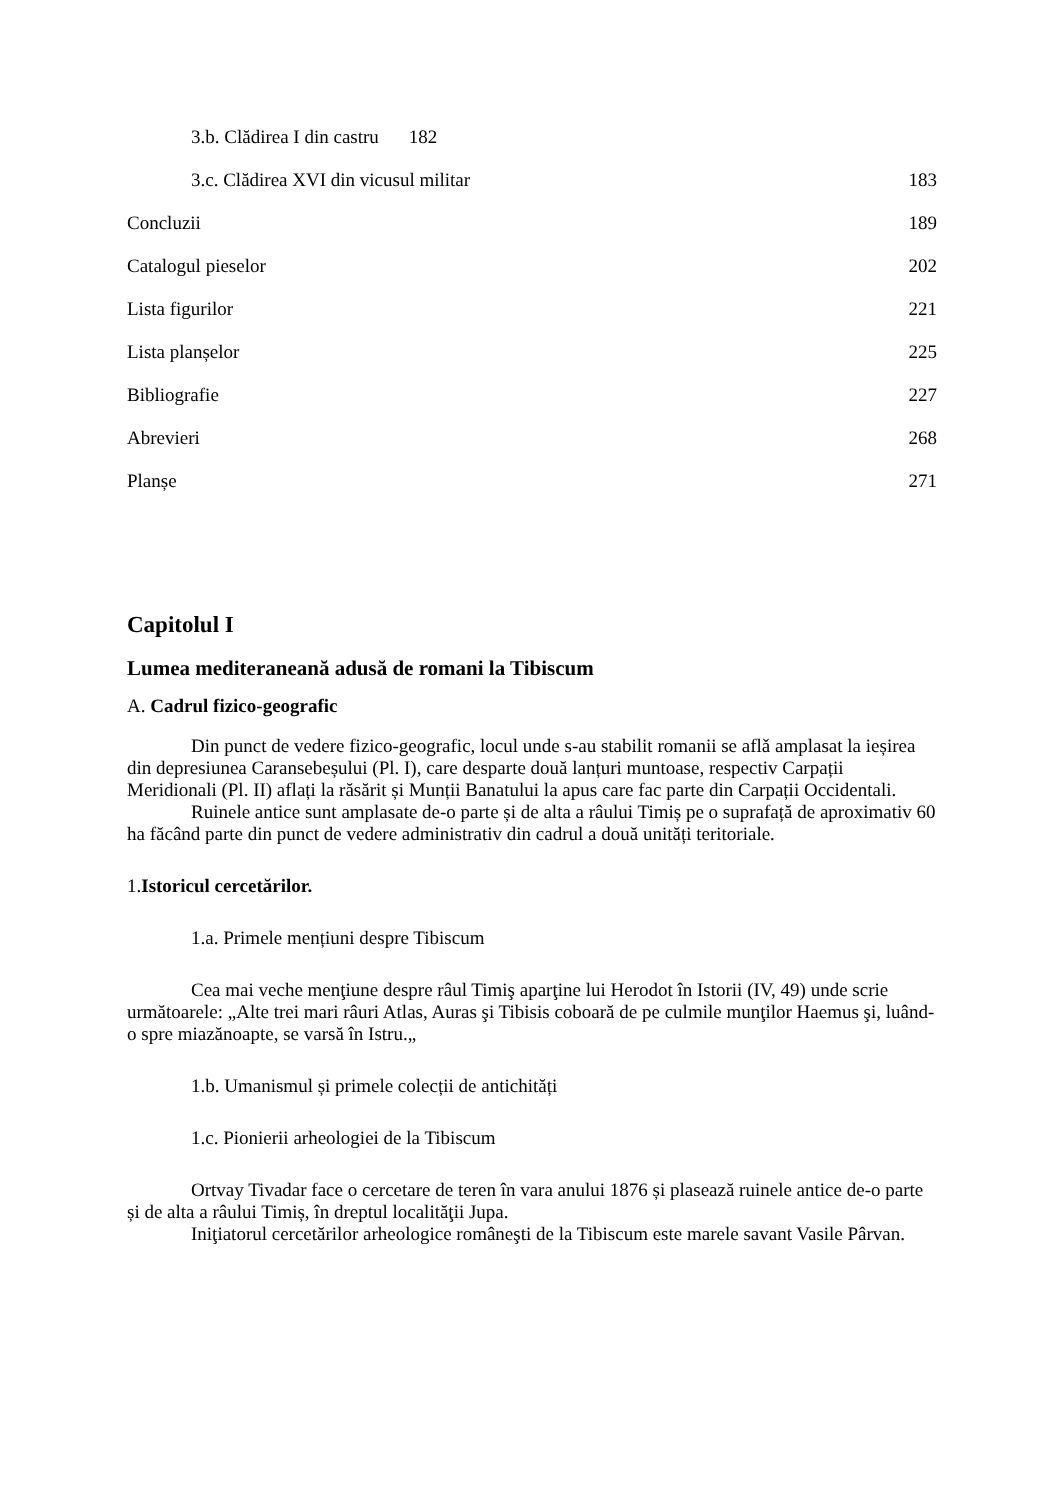3.b. Clădirea I din castru 182
3.c. Clădirea XVI din vicusul militar 183
Concluzii 189
Catalogul pieselor 202
Lista figurilor 221
Lista planșelor 225
Bibliografie 227
Abrevieri 268
Planșe 271
Capitolul I
Lumea mediteraneană adusă de romani la Tibiscum
A. Cadrul fizico-geografic
Din punct de vedere fizico-geografic, locul unde s-au stabilit romanii se aflǎ amplasat la ieșirea din depresiunea Caransebeșului (Pl. I), care desparte două lanțuri muntoase, respectiv Carpații Meridionali (Pl. II) aflați la răsărit și Munții Banatului la apus care fac parte din Carpații Occidentali.
Ruinele antice sunt amplasate de-o parte și de alta a râului Timiș pe o suprafață de aproximativ 60 ha făcând parte din punct de vedere administrativ din cadrul a două unități teritoriale.
1.Istoricul cercetărilor.
1.a. Primele mențiuni despre Tibiscum
Cea mai veche menţiune despre râul Timiş aparţine lui Herodot în Istorii (IV, 49) unde scrie următoarele: „Alte trei mari râuri Atlas, Auras şi Tibisis coboară de pe culmile munţilor Haemus şi, luând-o spre miazănoapte, se varsă în Istru.„
1.b. Umanismul și primele colecții de antichități
1.c. Pionierii arheologiei de la Tibiscum
Ortvay Tivadar face o cercetare de teren în vara anului 1876 și plasează ruinele antice de-o parte și de alta a râului Timiș, în dreptul localităţii Jupa.
Iniţiatorul cercetărilor arheologice româneşti de la Tibiscum este marele savant Vasile Pârvan.